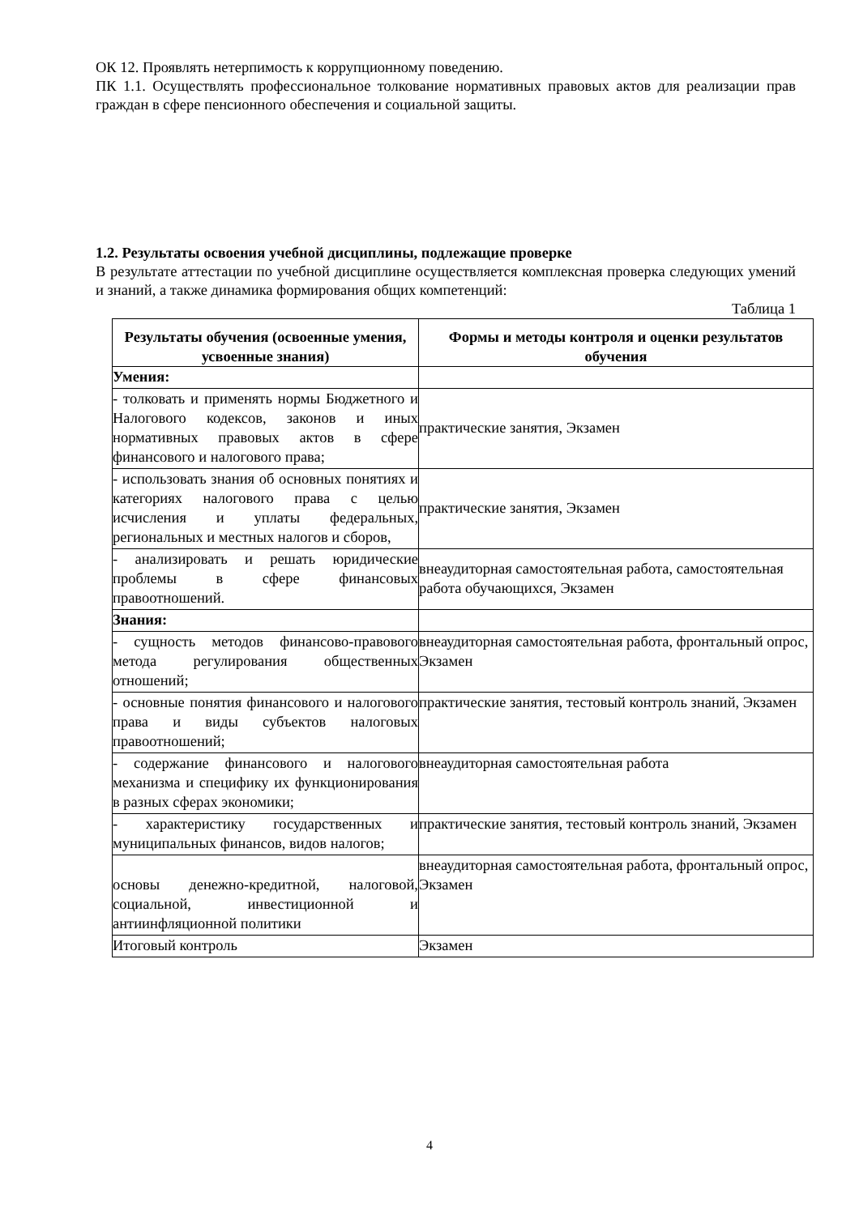ОК 12. Проявлять нетерпимость к коррупционному поведению.
ПК 1.1. Осуществлять профессиональное толкование нормативных правовых актов для реализации прав граждан в сфере пенсионного обеспечения и социальной защиты.
1.2. Результаты освоения учебной дисциплины, подлежащие проверке
В результате аттестации по учебной дисциплине осуществляется комплексная проверка следующих умений и знаний, а также динамика формирования общих компетенций:
Таблица 1
| Результаты обучения (освоенные умения, усвоенные знания) | Формы и методы контроля и оценки результатов обучения |
| --- | --- |
| Умения: | |
| - толковать и применять нормы Бюджетного и Налогового кодексов, законов и иных нормативных правовых актов в сфере финансового и налогового права; | практические занятия, Экзамен |
| - использовать знания об основных понятиях и категориях налогового права с целью исчисления и уплаты федеральных, региональных и местных налогов и сборов, | практические занятия, Экзамен |
| - анализировать и решать юридические проблемы в сфере финансовых правоотношений. | внеаудиторная самостоятельная работа, самостоятельная работа обучающихся, Экзамен |
| Знания: | |
| - сущность методов финансово-правового метода регулирования общественных отношений; | внеаудиторная самостоятельная работа, фронтальный опрос, Экзамен |
| - основные понятия финансового и налогового права и виды субъектов налоговых правоотношений; | практические занятия, тестовый контроль знаний, Экзамен |
| - содержание финансового и налогового механизма и специфику их функционирования в разных сферах экономики; | внеаудиторная самостоятельная работа |
| - характеристику государственных и муниципальных финансов, видов налогов; | практические занятия, тестовый контроль знаний, Экзамен |
| основы денежно-кредитной, налоговой, социальной, инвестиционной и антиинфляционной политики | внеаудиторная самостоятельная работа, фронтальный опрос, Экзамен |
| Итоговый контроль | Экзамен |
4